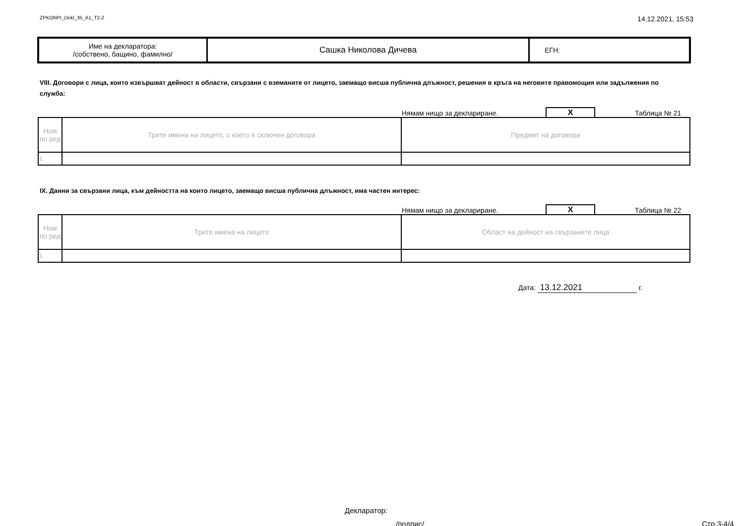ZPKONPI_Dekl_35_A1_T2-2 14.12.2021, 15:53
| Име на декларатора: /собствено, бащино, фамилно/ | Сашка Николова Дичева | ЕГН: |
VIII. Договори с лица, които извършват дейност в области, свързани с вземаните от лицето, заемащо висша публична длъжност, решения в кръга на неговите правомощия или задължения по служба:
Нямам нищо за деклариране. X Таблица № 21
| Ном по ред | Трите имена на лицето, с което е сключен договора | Предмет на договора |
| 1. | | |
IX. Данни за свързани лица, към дейността на които лицето, заемащо висша публична длъжност, има частен интерес:
Нямам нищо за деклариране. X Таблица № 22
| Ном по ред | Трите имена на лицето | Област на дейност на свързаните лица |
| 1. | | |
Дата: 13.12.2021 г.
Декларатор:
/подпис/ Стр.3-4/4